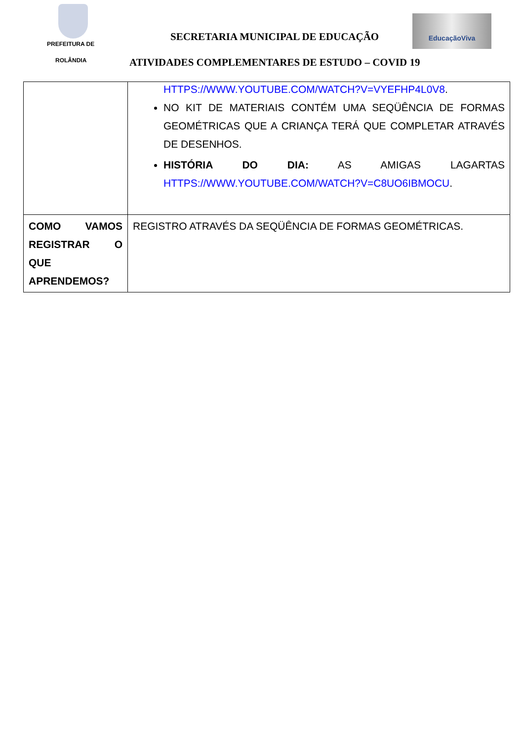PREFEITURA DE
ROLÂNDIA
SECRETARIA MUNICIPAL DE EDUCAÇÃO
EducaçãoViva
ATIVIDADES COMPLEMENTARES DE ESTUDO – COVID 19
| | HTTPS://WWW.YOUTUBE.COM/WATCH?V=VYEFHP4L0V8 . NO KIT DE MATERIAIS CONTÉM UMA SEQÜÊNCIA DE FORMAS GEOMÉTRICAS QUE A CRIANÇA TERÁ QUE COMPLETAR ATRAVÉS DE DESENHOS. HISTÓRIA DO DIA: AS AMIGAS LAGARTAS HTTPS://WWW.YOUTUBE.COM/WATCH?V=C8UO6IBMOCU . |
| COMO VAMOS REGISTRAR O QUE APRENDEMOS? | REGISTRO ATRAVÉS DA SEQÜÊNCIA DE FORMAS GEOMÉTRICAS. |